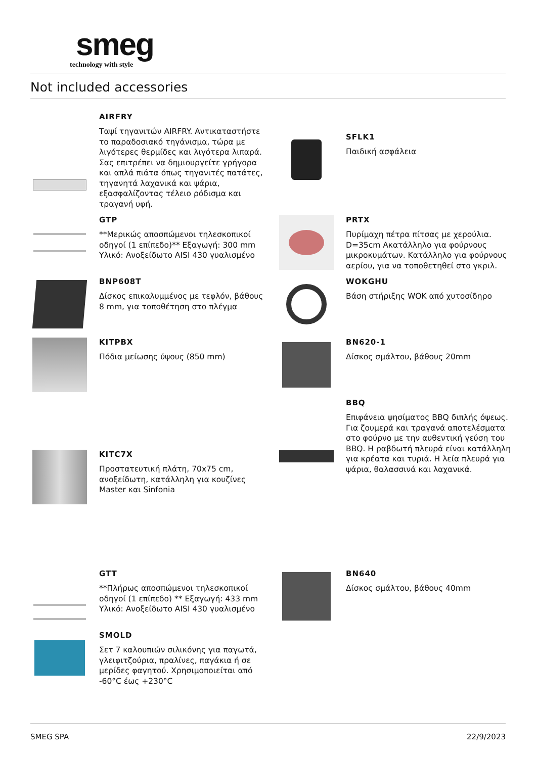smeg
technology with style
Not included accessories
AIRFRY
Ταψί τηγανιτών AIRFRY. Αντικαταστήστε το παραδοσιακό τηγάνισμα, τώρα με λιγότερες θερμίδες και λιγότερα λιπαρά. Σας επιτρέπει να δημιουργείτε γρήγορα και απλά πιάτα όπως τηγανιτές πατάτες, τηγανητά λαχανικά και ψάρια, εξασφαλίζοντας τέλειο ρόδισμα και τραγανή υφή.
SFLK1
Παιδική ασφάλεια
GTP
**Μερικώς αποσπώμενοι τηλεσκοπικοί οδηγοί (1 επίπεδο)** Εξαγωγή: 300 mm Υλικό: Ανοξείδωτο AISI 430 γυαλισμένο
PRTX
Πυρίμαχη πέτρα πίτσας με χερούλια. D=35cm Ακατάλληλο για φούρνους μικροκυμάτων. Κατάλληλο για φούρνους αερίου, για να τοποθετηθεί στο γκριλ.
BNP608T
Δίσκος επικαλυμμένος με τεφλόν, βάθους 8 mm, για τοποθέτηση στο πλέγμα
WOKGHU
Βάση στήριξης WOK από χυτοσίδηρο
KITPBX
Πόδια μείωσης ύψους (850 mm)
BN620-1
Δίσκος σμάλτου, βάθους 20mm
BBQ
Επιφάνεια ψησίματος BBQ διπλής όψεως. Για ζουμερά και τραγανά αποτελέσματα στο φούρνο με την αυθεντική γεύση του BBQ. Η ραβδωτή πλευρά είναι κατάλληλη για κρέατα και τυριά. Η λεία πλευρά για ψάρια, θαλασσινά και λαχανικά.
KITC7X
Προστατευτική πλάτη, 70x75 cm, ανοξείδωτη, κατάλληλη για κουζίνες Master και Sinfonia
GTT
**Πλήρως αποσπώμενοι τηλεσκοπικοί οδηγοί (1 επίπεδο) ** Εξαγωγή: 433 mm Υλικό: Ανοξείδωτο AISI 430 γυαλισμένο
BN640
Δίσκος σμάλτου, βάθους 40mm
SMOLD
Σετ 7 καλουπιών σιλικόνης για παγωτά, γλειφιτζούρια, πραλίνες, παγάκια ή σε μερίδες φαγητού. Χρησιμοποιείται από -60°C έως +230°C
SMEG SPA 22/9/2023